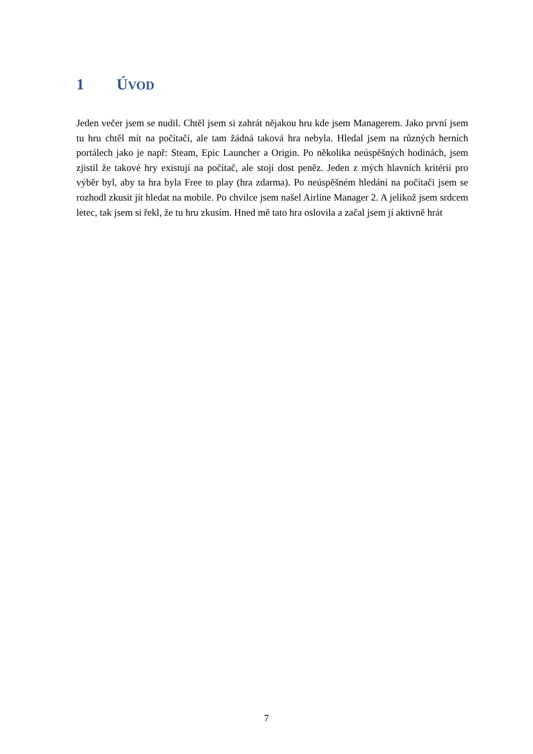1 ÚVOD
Jeden večer jsem se nudil. Chtěl jsem si zahrát nějakou hru kde jsem Managerem. Jako první jsem tu hru chtěl mít na počítači, ale tam žádná taková hra nebyla. Hledal jsem na různých herních portálech jako je např: Steam, Epic Launcher a Origin. Po několika neúspěšných hodinách, jsem zjistil že takové hry existují na počítač, ale stojí dost peněz. Jeden z mých hlavních kritérií pro výběr byl, aby ta hra byla Free to play (hra zdarma). Po neúspěšném hledání na počítači jsem se rozhodl zkusit jít hledat na mobile. Po chvilce jsem našel Airline Manager 2. A jelikož jsem srdcem letec, tak jsem si řekl, že tu hru zkusím. Hned mě tato hra oslovila a začal jsem jí aktivně hrát
7